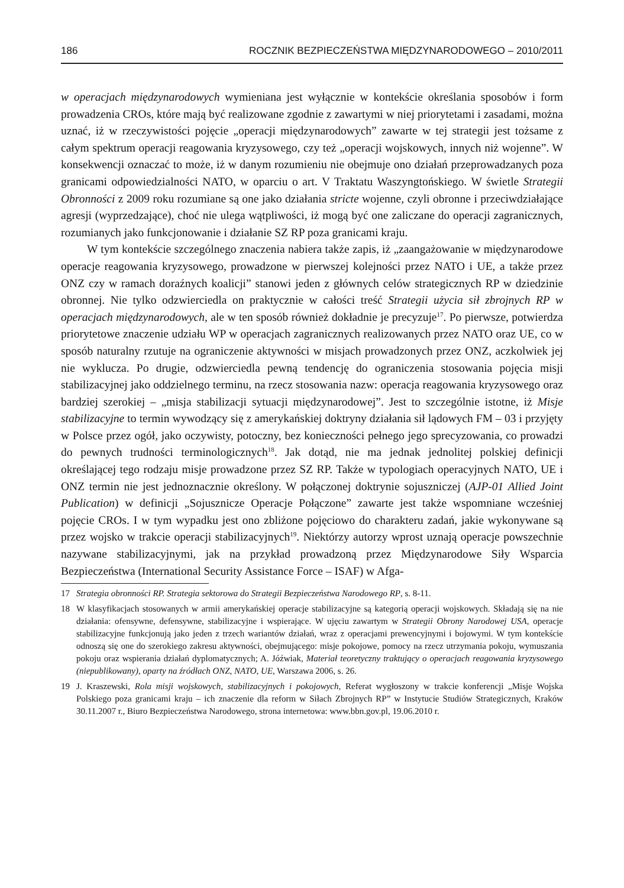186 ROCZNIK BEZPIECZEŃSTWA MIĘDZYNARODOWEGO – 2010/2011
w operacjach międzynarodowych wymieniana jest wyłącznie w kontekście określania sposobów i form prowadzenia CROs, które mają być realizowane zgodnie z zawartymi w niej priorytetami i zasadami, można uznać, iż w rzeczywistości pojęcie „operacji międzynarodowych” zawarte w tej strategii jest tożsame z całym spektrum operacji reagowania kryzysowego, czy też „operacji wojskowych, innych niż wojenne”. W konsekwencji oznaczać to może, iż w danym rozumieniu nie obejmuje ono działań przeprowadzanych poza granicami odpowiedzialności NATO, w oparciu o art. V Traktatu Waszyngtońskiego. W świetle Strategii Obronności z 2009 roku rozumiane są one jako działania stricte wojenne, czyli obronne i przeciwdziałające agresji (wyprzedzające), choć nie ulega wątpliwości, iż mogą być one zaliczane do operacji zagranicznych, rozumianych jako funkcjonowanie i działanie SZ RP poza granicami kraju.
W tym kontekście szczególnego znaczenia nabiera także zapis, iż „zaangażowanie w międzynarodowe operacje reagowania kryzysowego, prowadzone w pierwszej kolejności przez NATO i UE, a także przez ONZ czy w ramach doraźnych koalicji” stanowi jeden z głównych celów strategicznych RP w dziedzinie obronnej. Nie tylko odzwierciedla on praktycznie w całości treść Strategii użycia sił zbrojnych RP w operacjach międzynarodowych, ale w ten sposób również dokładnie je precyzuje<sup>17</sup>. Po pierwsze, potwierdza priorytetowe znaczenie udziału WP w operacjach zagranicznych realizowanych przez NATO oraz UE, co w sposób naturalny rzutuje na ograniczenie aktywności w misjach prowadzonych przez ONZ, aczkolwiek jej nie wyklucza. Po drugie, odzwierciedla pewną tendencję do ograniczenia stosowania pojęcia misji stabilizacyjnej jako oddzielnego terminu, na rzecz stosowania nazw: operacja reagowania kryzysowego oraz bardziej szerokiej – „misja stabilizacji sytuacji międzynarodowej”. Jest to szczególnie istotne, iż Misje stabilizacyjne to termin wywodzący się z amerykańskiej doktryny działania sił lądowych FM – 03 i przyjęty w Polsce przez ogół, jako oczywisty, potoczny, bez konieczności pełnego jego sprecyzowania, co prowadzi do pewnych trudności terminologicznych<sup>18</sup>. Jak dotąd, nie ma jednak jednolitej polskiej definicji określającej tego rodzaju misje prowadzone przez SZ RP. Także w typologiach operacyjnych NATO, UE i ONZ termin nie jest jednoznacznie określony. W połączonej doktrynie sojuszniczej (AJP-01 Allied Joint Publication) w definicji „Sojusznicze Operacje Połączone” zawarte jest także wspomniane wcześniej pojęcie CROs. I w tym wypadku jest ono zbliżone pojęciowo do charakteru zadań, jakie wykonywane są przez wojsko w trakcie operacji stabilizacyjnych<sup>19</sup>. Niektórzy autorzy wprost uznają operacje powszechnie nazywane stabilizacyjnymi, jak na przykład prowadzoną przez Międzynarodowe Siły Wsparcia Bezpieczeństwa (International Security Assistance Force – ISAF) w Afga-
17 Strategia obronności RP. Strategia sektorowa do Strategii Bezpieczeństwa Narodowego RP, s. 8-11.
18 W klasyfikacjach stosowanych w armii amerykańskiej operacje stabilizacyjne są kategorią operacji wojskowych. Składają się na nie działania: ofensywne, defensywne, stabilizacyjne i wspierające. W ujęciu zawartym w Strategii Obrony Narodowej USA, operacje stabilizacyjne funkcjonują jako jeden z trzech wariantów działań, wraz z operacjami prewencyjnymi i bojowymi. W tym kontekście odnoszą się one do szerokiego zakresu aktywności, obejmującego: misje pokojowe, pomocy na rzecz utrzymania pokoju, wymuszania pokoju oraz wspierania działań dyplomatycznych; A. Jóźwiak, Materiał teoretyczny traktujący o operacjach reagowania kryzysowego (niepublikowany), oparty na źródłach ONZ, NATO, UE, Warszawa 2006, s. 26.
19 J. Kraszewski, Rola misji wojskowych, stabilizacyjnych i pokojowych, Referat wygłoszony w trakcie konferencji „Misje Wojska Polskiego poza granicami kraju – ich znaczenie dla reform w Siłach Zbrojnych RP” w Instytucie Studiów Strategicznych, Kraków 30.11.2007 r., Biuro Bezpieczeństwa Narodowego, strona internetowa: www.bbn.gov.pl, 19.06.2010 r.